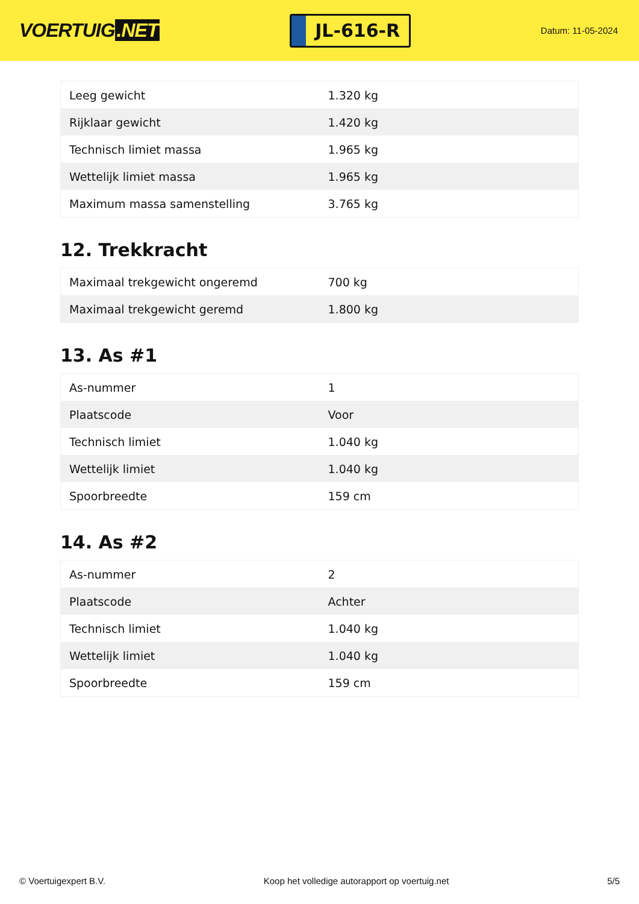VOERTUIG.NET
JL-616-R
Datum: 11-05-2024
| Leeg gewicht | 1.320 kg |
| Rijklaar gewicht | 1.420 kg |
| Technisch limiet massa | 1.965 kg |
| Wettelijk limiet massa | 1.965 kg |
| Maximum massa samenstelling | 3.765 kg |
12. Trekkracht
| Maximaal trekgewicht ongeremd | 700 kg |
| Maximaal trekgewicht geremd | 1.800 kg |
13. As #1
| As-nummer | 1 |
| Plaatscode | Voor |
| Technisch limiet | 1.040 kg |
| Wettelijk limiet | 1.040 kg |
| Spoorbreedte | 159 cm |
14. As #2
| As-nummer | 2 |
| Plaatscode | Achter |
| Technisch limiet | 1.040 kg |
| Wettelijk limiet | 1.040 kg |
| Spoorbreedte | 159 cm |
© Voertuigexpert B.V. Koop het volledige autorapport op voertuig.net 5/5